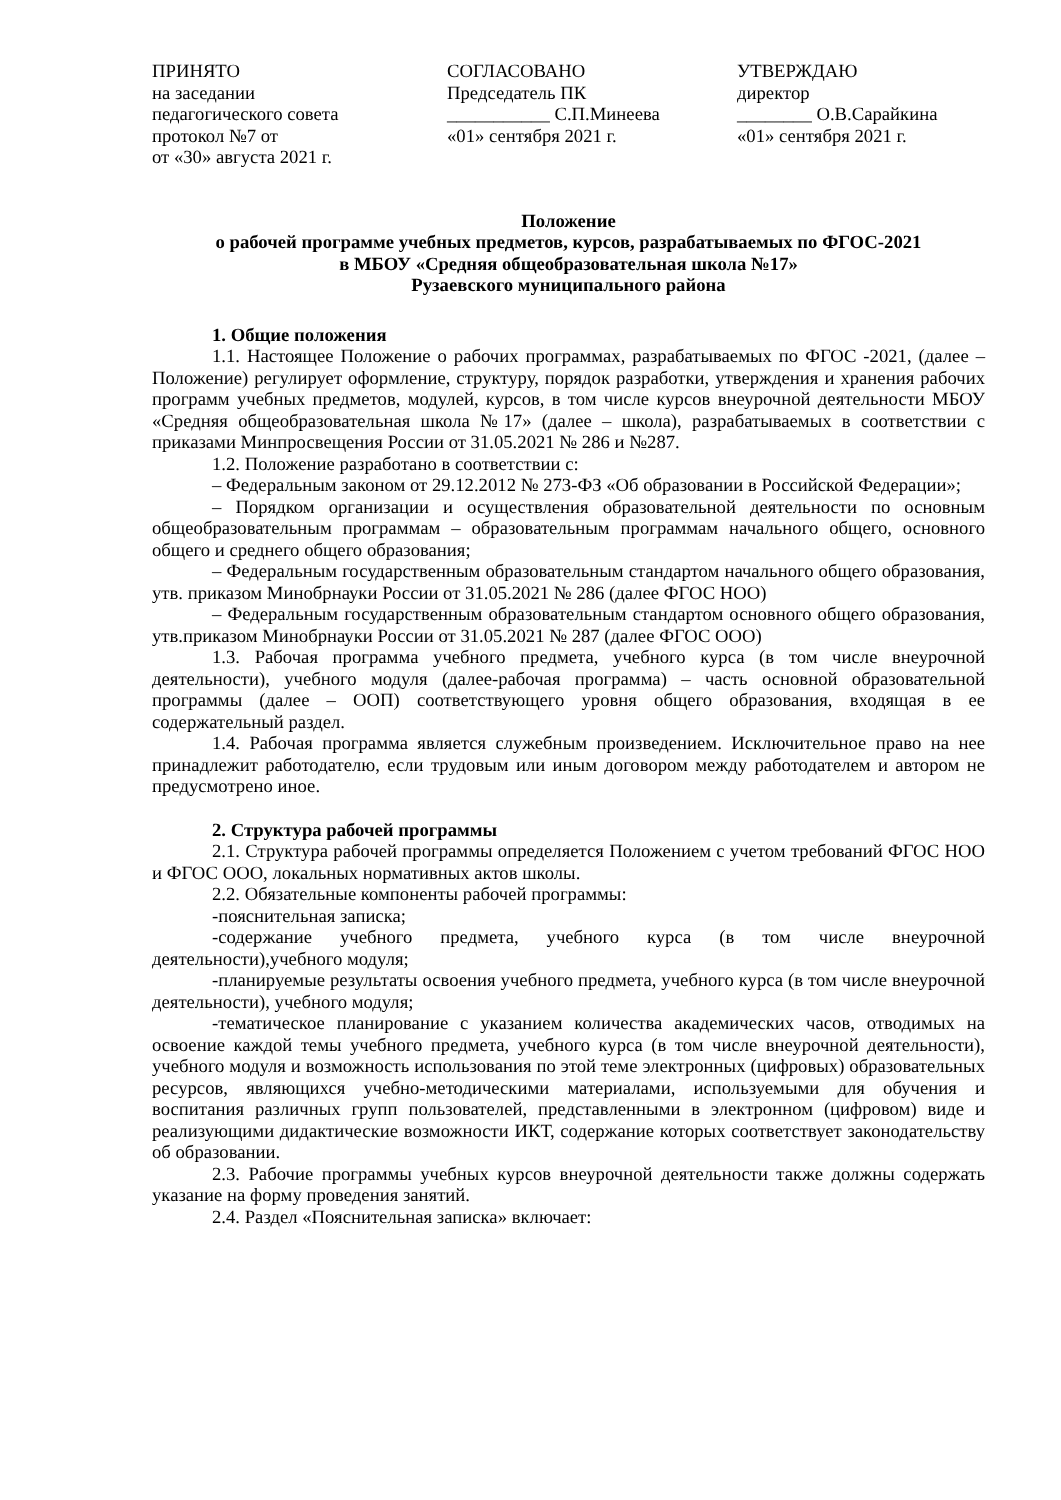ПРИНЯТО
на заседании
педагогического совета
протокол №7 от
от «30» августа 2021 г.
СОГЛАСОВАНО
Председатель ПК
___________ С.П.Минеева
«01» сентября 2021 г.
УТВЕРЖДАЮ
директор
________ О.В.Сарайкина
«01» сентября 2021 г.
Положение
о рабочей программе учебных предметов, курсов, разрабатываемых по ФГОС-2021
в МБОУ «Средняя общеобразовательная школа №17»
Рузаевского муниципального района
1. Общие положения
1.1. Настоящее Положение о рабочих программах, разрабатываемых по ФГОС -2021, (далее – Положение) регулирует оформление, структуру, порядок разработки, утверждения и хранения рабочих программ учебных предметов, модулей, курсов, в том числе курсов внеурочной деятельности МБОУ «Средняя общеобразовательная школа №17» (далее – школа), разрабатываемых в соответствии с приказами Минпросвещения России от 31.05.2021 № 286 и №287.
1.2. Положение разработано в соответствии с:
– Федеральным законом от 29.12.2012 № 273-ФЗ «Об образовании в Российской Федерации»;
– Порядком организации и осуществления образовательной деятельности по основным общеобразовательным программам – образовательным программам начального общего, основного общего и среднего общего образования;
– Федеральным государственным образовательным стандартом начального общего образования, утв. приказом Минобрнауки России от 31.05.2021 № 286 (далее ФГОС НОО)
– Федеральным государственным образовательным стандартом основного общего образования, утв.приказом Минобрнауки России от 31.05.2021 № 287 (далее ФГОС ООО)
1.3. Рабочая программа учебного предмета, учебного курса (в том числе внеурочной деятельности), учебного модуля (далее-рабочая программа) – часть основной образовательной программы (далее – ООП) соответствующего уровня общего образования, входящая в ее содержательный раздел.
1.4. Рабочая программа является служебным произведением. Исключительное право на нее принадлежит работодателю, если трудовым или иным договором между работодателем и автором не предусмотрено иное.
2. Структура рабочей программы
2.1. Структура рабочей программы определяется Положением с учетом требований ФГОС НОО и ФГОС ООО, локальных нормативных актов школы.
2.2. Обязательные компоненты рабочей программы:
-пояснительная записка;
-содержание учебного предмета, учебного курса (в том числе внеурочной деятельности),учебного модуля;
-планируемые результаты освоения учебного предмета, учебного курса (в том числе внеурочной деятельности), учебного модуля;
-тематическое планирование с указанием количества академических часов, отводимых на освоение каждой темы учебного предмета, учебного курса (в том числе внеурочной деятельности), учебного модуля и возможность использования по этой теме электронных (цифровых) образовательных ресурсов, являющихся учебно-методическими материалами, используемыми для обучения и воспитания различных групп пользователей, представленными в электронном (цифровом) виде и реализующими дидактические возможности ИКТ, содержание которых соответствует законодательству об образовании.
2.3. Рабочие программы учебных курсов внеурочной деятельности также должны содержать указание на форму проведения занятий.
2.4. Раздел «Пояснительная записка» включает: